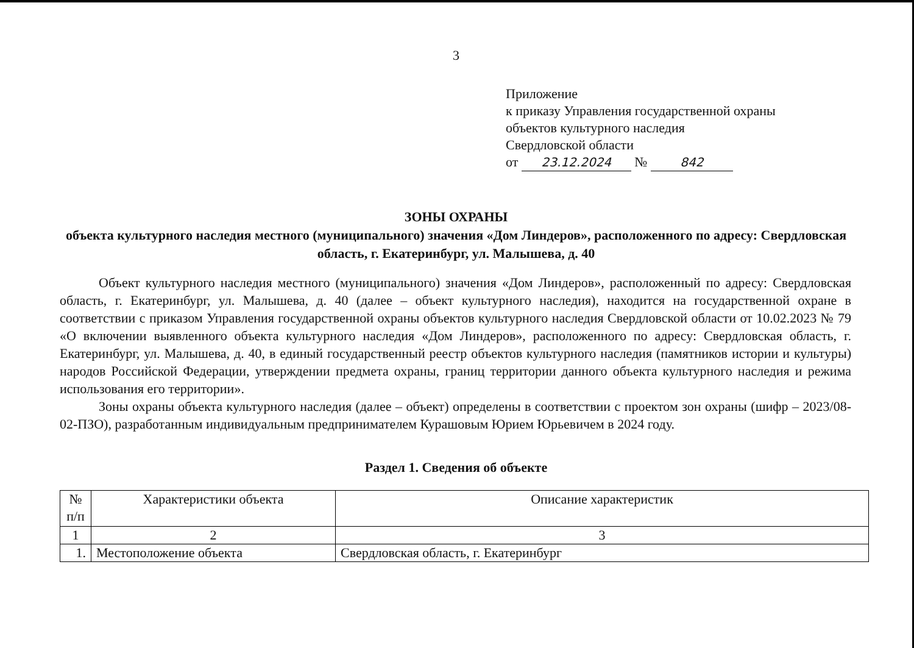3
Приложение
к приказу Управления государственной охраны
объектов культурного наследия
Свердловской области
от 23.12.2024 № 842
ЗОНЫ ОХРАНЫ
объекта культурного наследия местного (муниципального) значения «Дом Линдеров», расположенного по адресу: Свердловская область, г. Екатеринбург, ул. Малышева, д. 40
Объект культурного наследия местного (муниципального) значения «Дом Линдеров», расположенный по адресу: Свердловская область, г. Екатеринбург, ул. Малышева, д. 40 (далее – объект культурного наследия), находится на государственной охране в соответствии с приказом Управления государственной охраны объектов культурного наследия Свердловской области от 10.02.2023 № 79 «О включении выявленного объекта культурного наследия «Дом Линдеров», расположенного по адресу: Свердловская область, г. Екатеринбург, ул. Малышева, д. 40, в единый государственный реестр объектов культурного наследия (памятников истории и культуры) народов Российской Федерации, утверждении предмета охраны, границ территории данного объекта культурного наследия и режима использования его территории».
Зоны охраны объекта культурного наследия (далее – объект) определены в соответствии с проектом зон охраны (шифр – 2023/08-02-ПЗО), разработанным индивидуальным предпринимателем Курашовым Юрием Юрьевичем в 2024 году.
Раздел 1. Сведения об объекте
| № п/п | Характеристики объекта | Описание характеристик |
| --- | --- | --- |
| 1 | 2 | 3 |
| 1. | Местоположение объекта | Свердловская область, г. Екатеринбург |